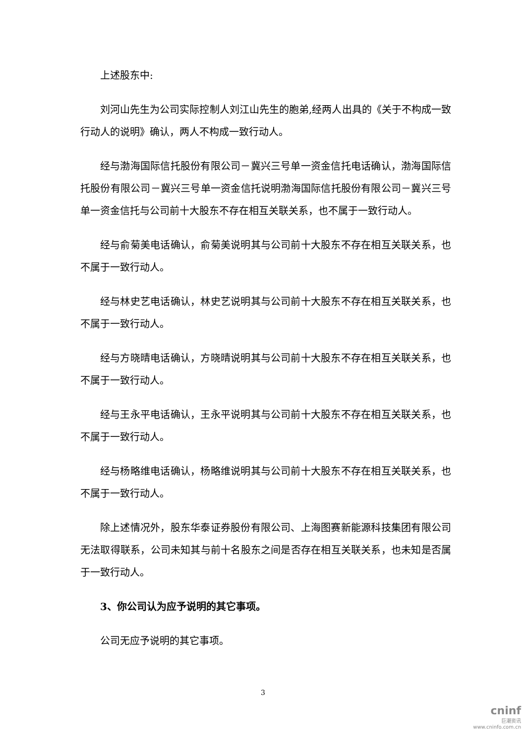上述股东中:
刘河山先生为公司实际控制人刘江山先生的胞弟,经两人出具的《关于不构成一致行动人的说明》确认，两人不构成一致行动人。
经与渤海国际信托股份有限公司－冀兴三号单一资金信托电话确认，渤海国际信托股份有限公司－冀兴三号单一资金信托说明渤海国际信托股份有限公司－冀兴三号单一资金信托与公司前十大股东不存在相互关联关系，也不属于一致行动人。
经与俞菊美电话确认，俞菊美说明其与公司前十大股东不存在相互关联关系，也不属于一致行动人。
经与林史艺电话确认，林史艺说明其与公司前十大股东不存在相互关联关系，也不属于一致行动人。
经与方晓晴电话确认，方晓晴说明其与公司前十大股东不存在相互关联关系，也不属于一致行动人。
经与王永平电话确认，王永平说明其与公司前十大股东不存在相互关联关系，也不属于一致行动人。
经与杨略维电话确认，杨略维说明其与公司前十大股东不存在相互关联关系，也不属于一致行动人。
除上述情况外，股东华泰证券股份有限公司、上海图赛新能源科技集团有限公司无法取得联系，公司未知其与前十名股东之间是否存在相互关联关系，也未知是否属于一致行动人。
3、你公司认为应予说明的其它事项。
公司无应予说明的其它事项。
3
cninf
巨潮资讯
www.cninfo.com.cn